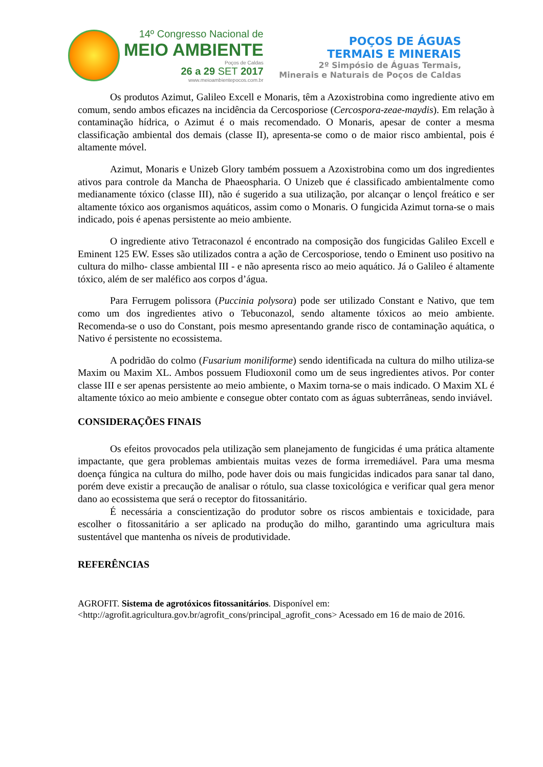14º Congresso Nacional de
MEIO AMBIENTE
Poços de Caldas
26 a 29 SET 2017
www.meioambientepocos.com.br
POÇOS DE ÁGUAS
TERMAIS E MINERAIS
2º Simpósio de Águas Termais,
Minerais e Naturais de Poços de Caldas
Os produtos Azimut, Galileo Excell e Monaris, têm a Azoxistrobina como ingrediente ativo em comum, sendo ambos eficazes na incidência da Cercosporiose (Cercospora-zeae-maydis). Em relação à contaminação hídrica, o Azimut é o mais recomendado. O Monaris, apesar de conter a mesma classificação ambiental dos demais (classe II), apresenta-se como o de maior risco ambiental, pois é altamente móvel.
Azimut, Monaris e Unizeb Glory também possuem a Azoxistrobina como um dos ingredientes ativos para controle da Mancha de Phaeospharia. O Unizeb que é classificado ambientalmente como medianamente tóxico (classe III), não é sugerido a sua utilização, por alcançar o lençol freático e ser altamente tóxico aos organismos aquáticos, assim como o Monaris. O fungicida Azimut torna-se o mais indicado, pois é apenas persistente ao meio ambiente.
O ingrediente ativo Tetraconazol é encontrado na composição dos fungicidas Galileo Excell e Eminent 125 EW. Esses são utilizados contra a ação de Cercosporiose, tendo o Eminent uso positivo na cultura do milho- classe ambiental III - e não apresenta risco ao meio aquático. Já o Galileo é altamente tóxico, além de ser maléfico aos corpos d’água.
Para Ferrugem polissora (Puccinia polysora) pode ser utilizado Constant e Nativo, que tem como um dos ingredientes ativo o Tebuconazol, sendo altamente tóxicos ao meio ambiente. Recomenda-se o uso do Constant, pois mesmo apresentando grande risco de contaminação aquática, o Nativo é persistente no ecossistema.
A podridão do colmo (Fusarium moniliforme) sendo identificada na cultura do milho utiliza-se Maxim ou Maxim XL. Ambos possuem Fludioxonil como um de seus ingredientes ativos. Por conter classe III e ser apenas persistente ao meio ambiente, o Maxim torna-se o mais indicado. O Maxim XL é altamente tóxico ao meio ambiente e consegue obter contato com as águas subterrâneas, sendo inviável.
CONSIDERAÇÕES FINAIS
Os efeitos provocados pela utilização sem planejamento de fungicidas é uma prática altamente impactante, que gera problemas ambientais muitas vezes de forma irremediável. Para uma mesma doença fúngica na cultura do milho, pode haver dois ou mais fungicidas indicados para sanar tal dano, porém deve existir a precaução de analisar o rótulo, sua classe toxicológica e verificar qual gera menor dano ao ecossistema que será o receptor do fitossanitário.
É necessária a conscientização do produtor sobre os riscos ambientais e toxicidade, para escolher o fitossanitário a ser aplicado na produção do milho, garantindo uma agricultura mais sustentável que mantenha os níveis de produtividade.
REFERÊNCIAS
AGROFIT. Sistema de agrotóxicos fitossanitários. Disponível em: <http://agrofit.agricultura.gov.br/agrofit_cons/principal_agrofit_cons> Acessado em 16 de maio de 2016.